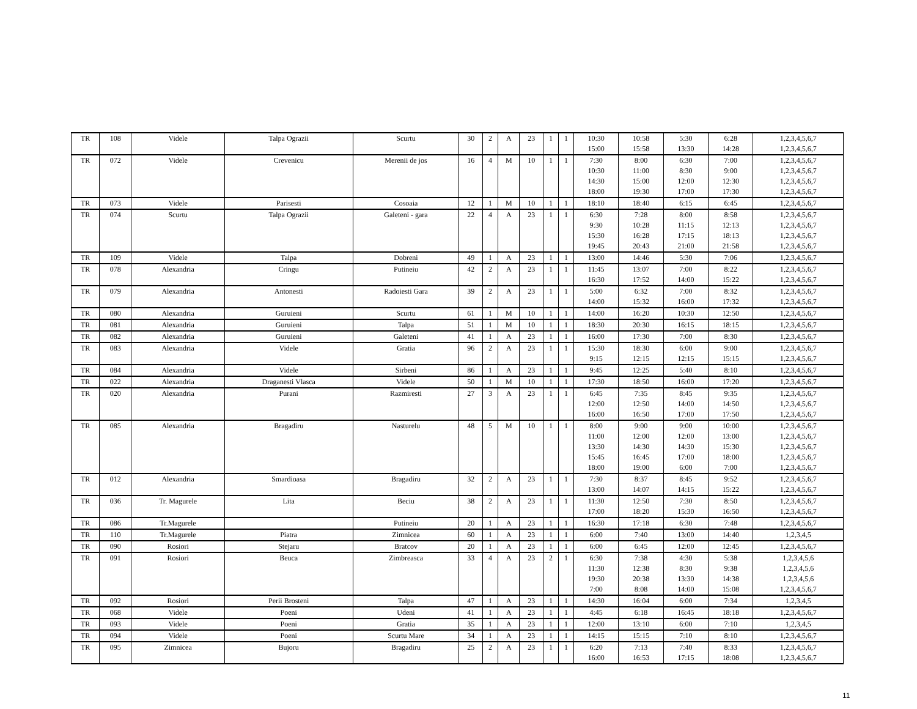| TR | 108 | Videle | Talpa Ograzii | Scurtu | 30 | 2 | A | 23 | 1 | 1 | 10:30 | 10:58 | 5:30 | 6:28 | 1,2,3,4,5,6,7 |
| | | | | | | | | | | | 15:00 | 15:58 | 13:30 | 14:28 | 1,2,3,4,5,6,7 |
| TR | 072 | Videle | Crevenicu | Merenii de jos | 16 | 4 | M | 10 | 1 | 1 | 7:30 | 8:00 | 6:30 | 7:00 | 1,2,3,4,5,6,7 |
| | | | | | | | | | | | 10:30 | 11:00 | 8:30 | 9:00 | 1,2,3,4,5,6,7 |
| | | | | | | | | | | | 14:30 | 15:00 | 12:00 | 12:30 | 1,2,3,4,5,6,7 |
| | | | | | | | | | | | 18:00 | 19:30 | 17:00 | 17:30 | 1,2,3,4,5,6,7 |
| TR | 073 | Videle | Parisesti | Cosoaia | 12 | 1 | M | 10 | 1 | 1 | 18:10 | 18:40 | 6:15 | 6:45 | 1,2,3,4,5,6,7 |
| TR | 074 | Scurtu | Talpa Ograzii | Galeteni - gara | 22 | 4 | A | 23 | 1 | 1 | 6:30 | 7:28 | 8:00 | 8:58 | 1,2,3,4,5,6,7 |
| | | | | | | | | | | | 9:30 | 10:28 | 11:15 | 12:13 | 1,2,3,4,5,6,7 |
| | | | | | | | | | | | 15:30 | 16:28 | 17:15 | 18:13 | 1,2,3,4,5,6,7 |
| | | | | | | | | | | | 19:45 | 20:43 | 21:00 | 21:58 | 1,2,3,4,5,6,7 |
| TR | 109 | Videle | Talpa | Dobreni | 49 | 1 | A | 23 | 1 | 1 | 13:00 | 14:46 | 5:30 | 7:06 | 1,2,3,4,5,6,7 |
| TR | 078 | Alexandria | Cringu | Putineiu | 42 | 2 | A | 23 | 1 | 1 | 11:45 | 13:07 | 7:00 | 8:22 | 1,2,3,4,5,6,7 |
| | | | | | | | | | | | 16:30 | 17:52 | 14:00 | 15:22 | 1,2,3,4,5,6,7 |
| TR | 079 | Alexandria | Antonesti | Radoiesti Gara | 39 | 2 | A | 23 | 1 | 1 | 5:00 | 6:32 | 7:00 | 8:32 | 1,2,3,4,5,6,7 |
| | | | | | | | | | | | 14:00 | 15:32 | 16:00 | 17:32 | 1,2,3,4,5,6,7 |
| TR | 080 | Alexandria | Guruieni | Scurtu | 61 | 1 | M | 10 | 1 | 1 | 14:00 | 16:20 | 10:30 | 12:50 | 1,2,3,4,5,6,7 |
| TR | 081 | Alexandria | Guruieni | Talpa | 51 | 1 | M | 10 | 1 | 1 | 18:30 | 20:30 | 16:15 | 18:15 | 1,2,3,4,5,6,7 |
| TR | 082 | Alexandria | Guruieni | Galeteni | 41 | 1 | A | 23 | 1 | 1 | 16:00 | 17:30 | 7:00 | 8:30 | 1,2,3,4,5,6,7 |
| TR | 083 | Alexandria | Videle | Gratia | 96 | 2 | A | 23 | 1 | 1 | 15:30 | 18:30 | 6:00 | 9:00 | 1,2,3,4,5,6,7 |
| | | | | | | | | | | | 9:15 | 12:15 | 12:15 | 15:15 | 1,2,3,4,5,6,7 |
| TR | 084 | Alexandria | Videle | Sirbeni | 86 | 1 | A | 23 | 1 | 1 | 9:45 | 12:25 | 5:40 | 8:10 | 1,2,3,4,5,6,7 |
| TR | 022 | Alexandria | Draganesti Vlasca | Videle | 50 | 1 | M | 10 | 1 | 1 | 17:30 | 18:50 | 16:00 | 17:20 | 1,2,3,4,5,6,7 |
| TR | 020 | Alexandria | Purani | Razmiresti | 27 | 3 | A | 23 | 1 | 1 | 6:45 | 7:35 | 8:45 | 9:35 | 1,2,3,4,5,6,7 |
| | | | | | | | | | | | 12:00 | 12:50 | 14:00 | 14:50 | 1,2,3,4,5,6,7 |
| | | | | | | | | | | | 16:00 | 16:50 | 17:00 | 17:50 | 1,2,3,4,5,6,7 |
| TR | 085 | Alexandria | Bragadiru | Nasturelu | 48 | 5 | M | 10 | 1 | 1 | 8:00 | 9:00 | 9:00 | 10:00 | 1,2,3,4,5,6,7 |
| | | | | | | | | | | | 11:00 | 12:00 | 12:00 | 13:00 | 1,2,3,4,5,6,7 |
| | | | | | | | | | | | 13:30 | 14:30 | 14:30 | 15:30 | 1,2,3,4,5,6,7 |
| | | | | | | | | | | | 15:45 | 16:45 | 17:00 | 18:00 | 1,2,3,4,5,6,7 |
| | | | | | | | | | | | 18:00 | 19:00 | 6:00 | 7:00 | 1,2,3,4,5,6,7 |
| TR | 012 | Alexandria | Smardioasa | Bragadiru | 32 | 2 | A | 23 | 1 | 1 | 7:30 | 8:37 | 8:45 | 9:52 | 1,2,3,4,5,6,7 |
| | | | | | | | | | | | 13:00 | 14:07 | 14:15 | 15:22 | 1,2,3,4,5,6,7 |
| TR | 036 | Tr. Magurele | Lita | Beciu | 38 | 2 | A | 23 | 1 | 1 | 11:30 | 12:50 | 7:30 | 8:50 | 1,2,3,4,5,6,7 |
| | | | | | | | | | | | 17:00 | 18:20 | 15:30 | 16:50 | 1,2,3,4,5,6,7 |
| TR | 086 | Tr.Magurele | | Putineiu | 20 | 1 | A | 23 | 1 | 1 | 16:30 | 17:18 | 6:30 | 7:48 | 1,2,3,4,5,6,7 |
| TR | 110 | Tr.Magurele | Piatra | Zimnicea | 60 | 1 | A | 23 | 1 | 1 | 6:00 | 7:40 | 13:00 | 14:40 | 1,2,3,4,5 |
| TR | 090 | Rosiori | Stejaru | Bratcov | 20 | 1 | A | 23 | 1 | 1 | 6:00 | 6:45 | 12:00 | 12:45 | 1,2,3,4,5,6,7 |
| TR | 091 | Rosiori | Beuca | Zimbreasca | 33 | 4 | A | 23 | 2 | 1 | 6:30 | 7:38 | 4:30 | 5:38 | 1,2,3,4,5,6 |
| | | | | | | | | | | | 11:30 | 12:38 | 8:30 | 9:38 | 1,2,3,4,5,6 |
| | | | | | | | | | | | 19:30 | 20:38 | 13:30 | 14:38 | 1,2,3,4,5,6 |
| | | | | | | | | | | | 7:00 | 8:08 | 14:00 | 15:08 | 1,2,3,4,5,6,7 |
| TR | 092 | Rosiori | Perii Brosteni | Talpa | 47 | 1 | A | 23 | 1 | 1 | 14:30 | 16:04 | 6:00 | 7:34 | 1,2,3,4,5 |
| TR | 068 | Videle | Poeni | Udeni | 41 | 1 | A | 23 | 1 | 1 | 4:45 | 6:18 | 16:45 | 18:18 | 1,2,3,4,5,6,7 |
| TR | 093 | Videle | Poeni | Gratia | 35 | 1 | A | 23 | 1 | 1 | 12:00 | 13:10 | 6:00 | 7:10 | 1,2,3,4,5 |
| TR | 094 | Videle | Poeni | Scurtu Mare | 34 | 1 | A | 23 | 1 | 1 | 14:15 | 15:15 | 7:10 | 8:10 | 1,2,3,4,5,6,7 |
| TR | 095 | Zimnicea | Bujoru | Bragadiru | 25 | 2 | A | 23 | 1 | 1 | 6:20 | 7:13 | 7:40 | 8:33 | 1,2,3,4,5,6,7 |
| | | | | | | | | | | | 16:00 | 16:53 | 17:15 | 18:08 | 1,2,3,4,5,6,7 |
11